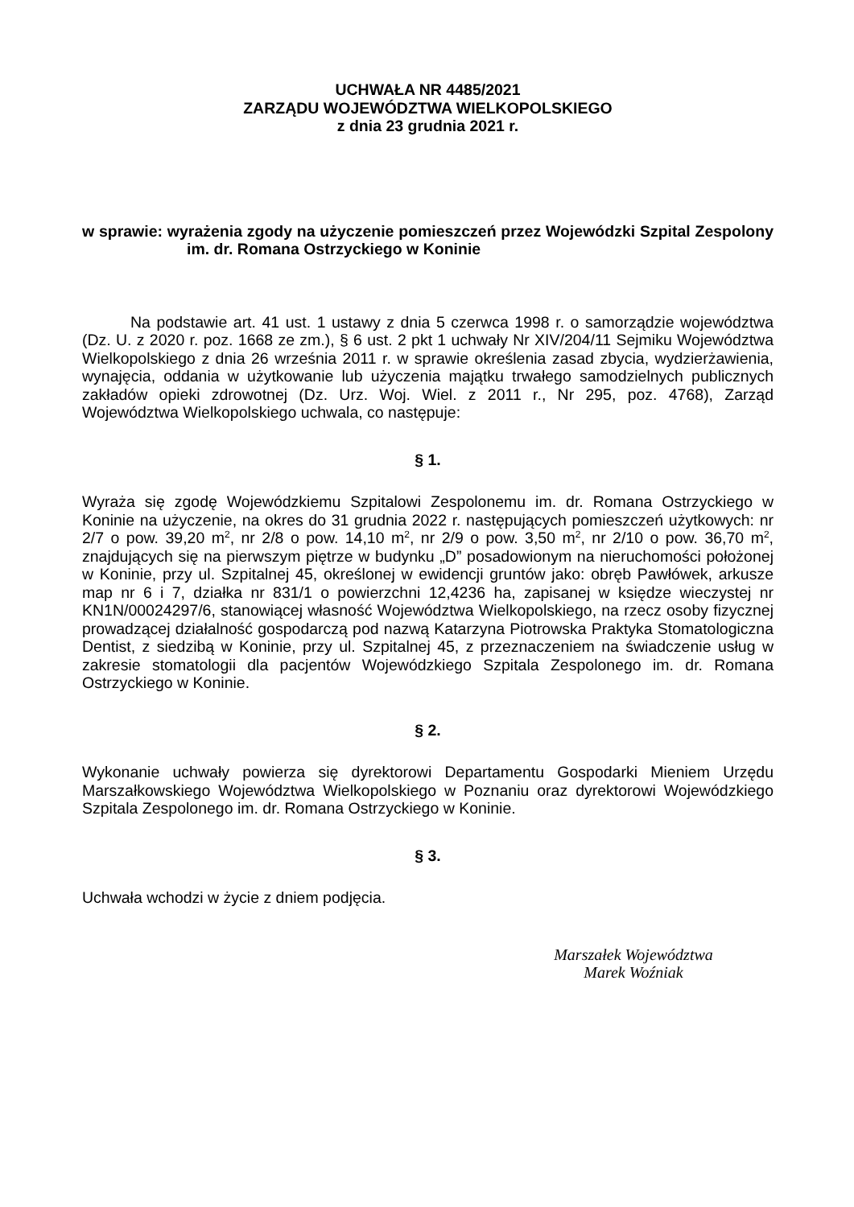UCHWAŁA NR 4485/2021
ZARZĄDU WOJEWÓDZTWA WIELKOPOLSKIEGO
z dnia 23 grudnia 2021 r.
w sprawie: wyrażenia zgody na użyczenie pomieszczeń przez Wojewódzki Szpital Zespolony im. dr. Romana Ostrzyckiego w Koninie
Na podstawie art. 41 ust. 1 ustawy z dnia 5 czerwca 1998 r. o samorządzie województwa (Dz. U. z 2020 r. poz. 1668 ze zm.), § 6 ust. 2 pkt 1 uchwały Nr XIV/204/11 Sejmiku Województwa Wielkopolskiego z dnia 26 września 2011 r. w sprawie określenia zasad zbycia, wydzierżawienia, wynajęcia, oddania w użytkowanie lub użyczenia majątku trwałego samodzielnych publicznych zakładów opieki zdrowotnej (Dz. Urz. Woj. Wiel. z 2011 r., Nr 295, poz. 4768), Zarząd Województwa Wielkopolskiego uchwala, co następuje:
§ 1.
Wyraża się zgodę Wojewódzkiemu Szpitalowi Zespolonemu im. dr. Romana Ostrzyckiego w Koninie na użyczenie, na okres do 31 grudnia 2022 r. następujących pomieszczeń użytkowych: nr 2/7 o pow. 39,20 m<sup>2</sup>, nr 2/8 o pow. 14,10 m<sup>2</sup>, nr 2/9 o pow. 3,50 m<sup>2</sup>, nr 2/10 o pow. 36,70 m<sup>2</sup>, znajdujących się na pierwszym piętrze w budynku „D” posadowionym na nieruchomości położonej w Koninie, przy ul. Szpitalnej 45, określonej w ewidencji gruntów jako: obręb Pawłówek, arkusze map nr 6 i 7, działka nr 831/1 o powierzchni 12,4236 ha, zapisanej w księdze wieczystej nr KN1N/00024297/6, stanowiącej własność Województwa Wielkopolskiego, na rzecz osoby fizycznej prowadzącej działalność gospodarczą pod nazwą Katarzyna Piotrowska Praktyka Stomatologiczna Dentist, z siedzibą w Koninie, przy ul. Szpitalnej 45, z przeznaczeniem na świadczenie usług w zakresie stomatologii dla pacjentów Wojewódzkiego Szpitala Zespolonego im. dr. Romana Ostrzyckiego w Koninie.
§ 2.
Wykonanie uchwały powierza się dyrektorowi Departamentu Gospodarki Mieniem Urzędu Marszałkowskiego Województwa Wielkopolskiego w Poznaniu oraz dyrektorowi Wojewódzkiego Szpitala Zespolonego im. dr. Romana Ostrzyckiego w Koninie.
§ 3.
Uchwała wchodzi w życie z dniem podjęcia.
Marszałek Województwa
Marek Woźniak